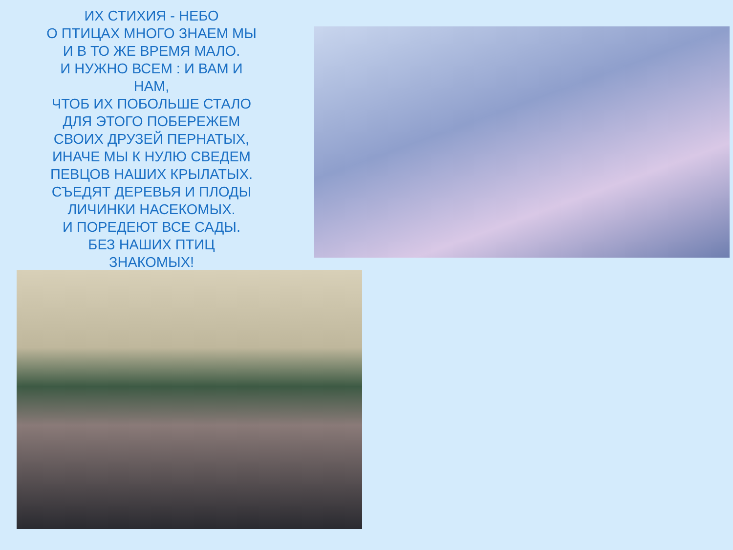ИХ СТИХИЯ - НЕБО
О ПТИЦАХ МНОГО ЗНАЕМ МЫ
И В ТО ЖЕ ВРЕМЯ МАЛО.
И НУЖНО ВСЕМ : И ВАМ И
НАМ,
ЧТОБ ИХ ПОБОЛЬШЕ СТАЛО
ДЛЯ ЭТОГО ПОБЕРЕЖЕМ
СВОИХ ДРУЗЕЙ ПЕРНАТЫХ,
ИНАЧЕ МЫ К НУЛЮ СВЕДЕМ
ПЕВЦОВ НАШИХ КРЫЛАТЫХ.
СЪЕДЯТ ДЕРЕВЬЯ И ПЛОДЫ
ЛИЧИНКИ НАСЕКОМЫХ.
И ПОРЕДЕЮТ ВСЕ САДЫ.
БЕЗ НАШИХ ПТИЦ
ЗНАКОМЫХ!